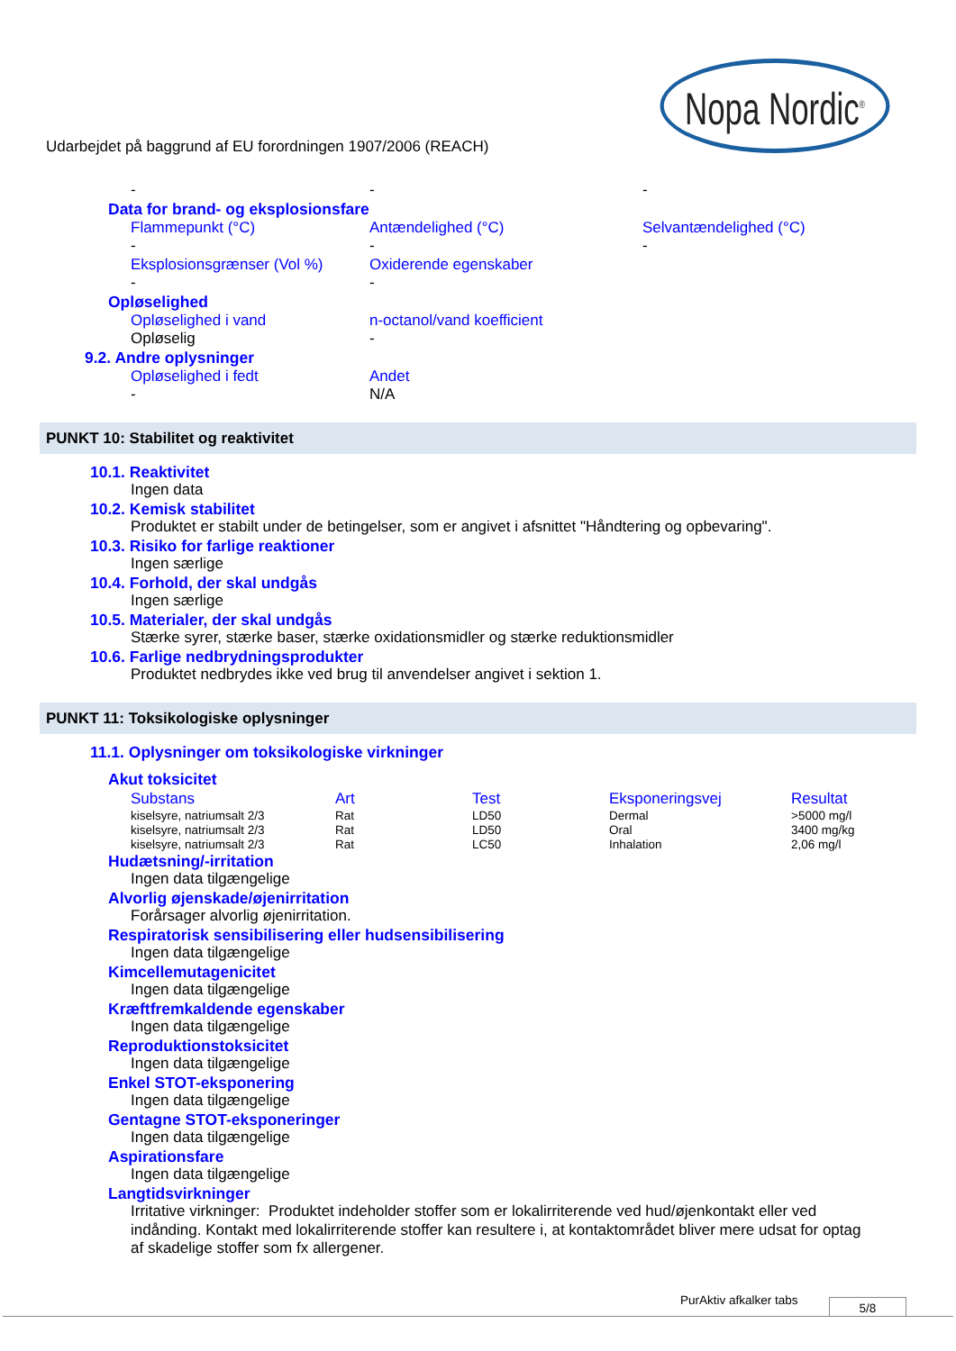Nopa Nordic<sup>®</sup>
Udarbejdet på baggrund af EU forordningen 1907/2006 (REACH)
- - -
Data for brand- og eksplosionsfare
Flammepunkt (°C) Antændelighed (°C) Selvantændelighed (°C)
- - -
Eksplosionsgrænser (Vol %) Oxiderende egenskaber
- -
Opløselighed
Opløselighed i vand n-octanol/vand koefficient
Opløselig -
9.2. Andre oplysninger
Opløselighed i fedt Andet
- N/A
PUNKT 10: Stabilitet og reaktivitet
10.1. Reaktivitet
Ingen data
10.2. Kemisk stabilitet
Produktet er stabilt under de betingelser, som er angivet i afsnittet "Håndtering og opbevaring".
10.3. Risiko for farlige reaktioner
Ingen særlige
10.4. Forhold, der skal undgås
Ingen særlige
10.5. Materialer, der skal undgås
Stærke syrer, stærke baser, stærke oxidationsmidler og stærke reduktionsmidler
10.6. Farlige nedbrydningsprodukter
Produktet nedbrydes ikke ved brug til anvendelser angivet i sektion 1.
PUNKT 11: Toksikologiske oplysninger
11.1. Oplysninger om toksikologiske virkninger
Akut toksicitet
| Substans | Art | Test | Eksponeringsvej | Resultat |
| --- | --- | --- | --- | --- |
| kiselsyre, natriumsalt 2/3 | Rat | LD50 | Dermal | >5000 mg/l |
| kiselsyre, natriumsalt 2/3 | Rat | LD50 | Oral | 3400 mg/kg |
| kiselsyre, natriumsalt 2/3 | Rat | LC50 | Inhalation | 2,06 mg/l |
Hudætsning/-irritation
Ingen data tilgængelige
Alvorlig øjenskade/øjenirritation
Forårsager alvorlig øjenirritation.
Respiratorisk sensibilisering eller hudsensibilisering
Ingen data tilgængelige
Kimcellemutagenicitet
Ingen data tilgængelige
Kræftfremkaldende egenskaber
Ingen data tilgængelige
Reproduktionstoksicitet
Ingen data tilgængelige
Enkel STOT-eksponering
Ingen data tilgængelige
Gentagne STOT-eksponeringer
Ingen data tilgængelige
Aspirationsfare
Ingen data tilgængelige
Langtidsvirkninger
Irritative virkninger: Produktet indeholder stoffer som er lokalirriterende ved hud/øjenkontakt eller ved indånding. Kontakt med lokalirriterende stoffer kan resultere i, at kontaktområdet bliver mere udsat for optag af skadelige stoffer som fx allergener.
PurAktiv afkalker tabs 5/8